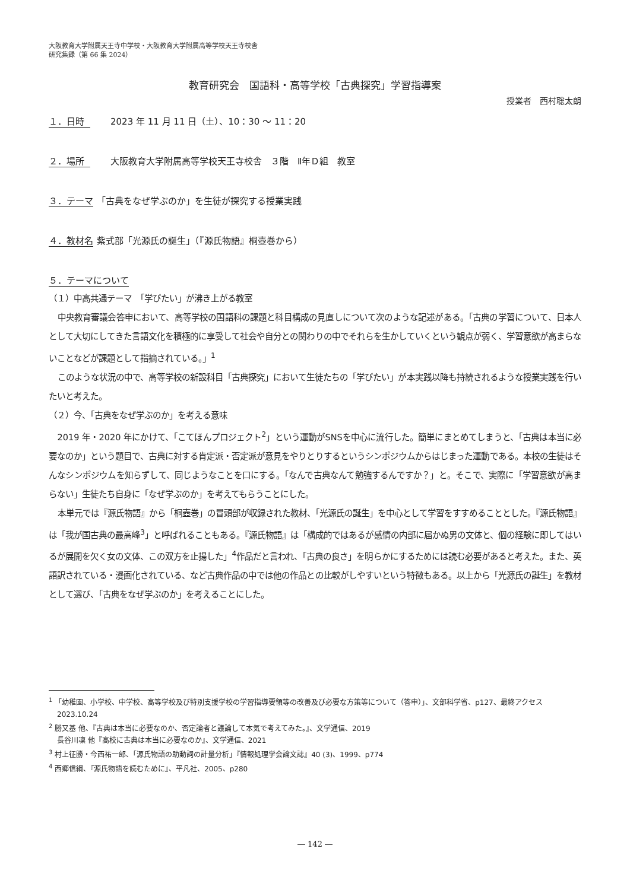大阪教育大学附属天王寺中学校・大阪教育大学附属高等学校天王寺校舎
研究集録（第 66 集 2024）
教育研究会　国語科・高等学校「古典探究」学習指導案
授業者　西村聡太朗
１．日時 2023 年 11 月 11 日（土）、10：30 ～ 11：20
２．場所 大阪教育大学附属高等学校天王寺校舎　３階　Ⅱ年Ｄ組　教室
３．テーマ 「古典をなぜ学ぶのか」を生徒が探究する授業実践
４．教材名 紫式部「光源氏の誕生」（『源氏物語』桐壺巻から）
５．テーマについて
（１）中高共通テーマ　「学びたい」が沸き上がる教室
中央教育審議会答申において、高等学校の国語科の課題と科目構成の見直しについて次のような記述がある。「古典の学習について、日本人として大切にしてきた言語文化を積極的に享受して社会や自分との関わりの中でそれらを生かしていくという観点が弱く、学習意欲が高まらないことなどが課題として指摘されている。」<sup>1</sup>
このような状況の中で、高等学校の新設科目「古典探究」において生徒たちの「学びたい」が本実践以降も持続されるような授業実践を行いたいと考えた。
（２）今、「古典をなぜ学ぶのか」を考える意味
2019 年・2020 年にかけて、「こてほんプロジェクト<sup>2</sup>」という運動がSNSを中心に流行した。簡単にまとめてしまうと、「古典は本当に必要なのか」という題目で、古典に対する肯定派・否定派が意見をやりとりするというシンポジウムからはじまった運動である。本校の生徒はそんなシンポジウムを知らずして、同じようなことを口にする。「なんで古典なんて勉強するんですか？」と。そこで、実際に「学習意欲が高まらない」生徒たち自身に「なぜ学ぶのか」を考えてもらうことにした。
本単元では『源氏物語』から「桐壺巻」の冒頭部が収録された教材、「光源氏の誕生」を中心として学習をすすめることとした。『源氏物語』は「我が国古典の最高峰<sup>3</sup>」と呼ばれることもある。『源氏物語』は「構成的ではあるが感情の内部に届かぬ男の文体と、個の経験に即してはいるが展開を欠く女の文体、この双方を止揚した」<sup>4</sup>作品だと言われ、「古典の良さ」を明らかにするためには読む必要があると考えた。また、英語訳されている・漫画化されている、など古典作品の中では他の作品との比較がしやすいという特徴もある。以上から「光源氏の誕生」を教材として選び、「古典をなぜ学ぶのか」を考えることにした。
<sup>1</sup> 「幼稚園、小学校、中学校、高等学校及び特別支援学校の学習指導要領等の改善及び必要な方策等について（答申）」、文部科学省、p127、最終アクセス 2023.10.24
<sup>2</sup> 勝又基 他、『古典は本当に必要なのか、否定論者と議論して本気で考えてみた。』、文学通信、2019
長谷川凜 他『高校に古典は本当に必要なのか』、文学通信、2021
<sup>3</sup> 村上征勝・今西祐一郎、「源氏物語の助動詞の計量分析」『情報処理学会論文誌』40 (3)、1999、p774
<sup>4</sup> 西郷信綱、『源氏物語を読むために』、平凡社、2005、p280
― 142 ―